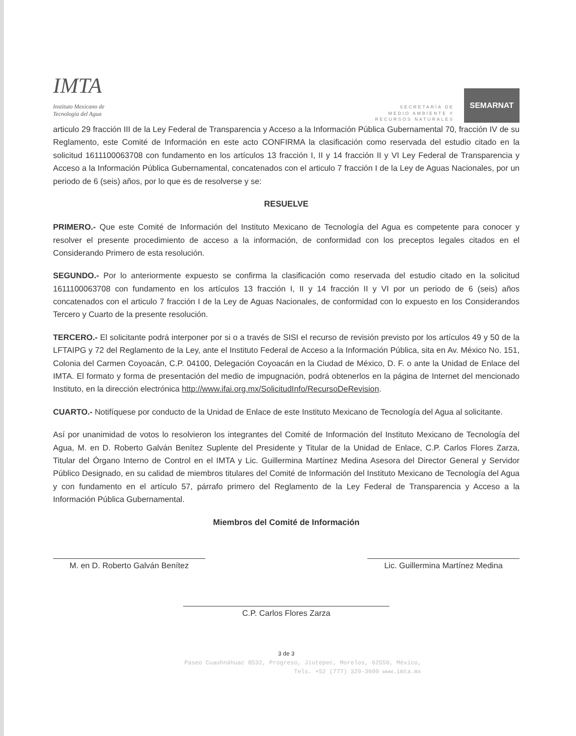IMTA
Instituto Mexicano de
Tecnología del Agua
SECRETARÍA DE
MEDIO AMBIENTE Y
RECURSOS NATURALES
SEMARNAT
articulo 29 fracción III de la Ley Federal de Transparencia y Acceso a la Información Pública Gubernamental 70, fracción IV de su Reglamento, este Comité de Información en este acto CONFIRMA la clasificación como reservada del estudio citado en la solicitud 1611100063708 con fundamento en los artículos 13 fracción I, II y 14 fracción II y VI Ley Federal de Transparencia y Acceso a la Información Pública Gubernamental, concatenados con el articulo 7 fracción I de la Ley de Aguas Nacionales, por un periodo de 6 (seis) años, por lo que es de resolverse y se:
RESUELVE
PRIMERO.- Que este Comité de Información del Instituto Mexicano de Tecnología del Agua es competente para conocer y resolver el presente procedimiento de acceso a la información, de conformidad con los preceptos legales citados en el Considerando Primero de esta resolución.
SEGUNDO.- Por lo anteriormente expuesto se confirma la clasificación como reservada del estudio citado en la solicitud 1611100063708 con fundamento en los artículos 13 fracción I, II y 14 fracción II y VI por un periodo de 6 (seis) años concatenados con el articulo 7 fracción I de la Ley de Aguas Nacionales, de conformidad con lo expuesto en los Considerandos Tercero y Cuarto de la presente resolución.
TERCERO.- El solicitante podrá interponer por si o a través de SISI el recurso de revisión previsto por los artículos 49 y 50 de la LFTAIPG y 72 del Reglamento de la Ley, ante el Instituto Federal de Acceso a la Información Pública, sita en Av. México No. 151, Colonia del Carmen Coyoacán, C.P. 04100, Delegación Coyoacán en la Ciudad de México, D. F. o ante la Unidad de Enlace del IMTA. El formato y forma de presentación del medio de impugnación, podrá obtenerlos en la página de Internet del mencionado Instituto, en la dirección electrónica http://www.ifai.org.mx/SolicitudInfo/RecursoDeRevision.
CUARTO.- Notifíquese por conducto de la Unidad de Enlace de este Instituto Mexicano de Tecnología del Agua al solicitante.
Así por unanimidad de votos lo resolvieron los integrantes del Comité de Información del Instituto Mexicano de Tecnología del Agua, M. en D. Roberto Galván Benítez Suplente del Presidente y Titular de la Unidad de Enlace, C.P. Carlos Flores Zarza, Titular del Órgano Interno de Control en el IMTA y Lic. Guillermina Martínez Medina Asesora del Director General y Servidor Público Designado, en su calidad de miembros titulares del Comité de Información del Instituto Mexicano de Tecnología del Agua y con fundamento en el artículo 57, párrafo primero del Reglamento de la Ley Federal de Transparencia y Acceso a la Información Pública Gubernamental.
Miembros del Comité de Información
M. en D. Roberto Galván Benítez Lic. Guillermina Martínez Medina
C.P. Carlos Flores Zarza
3 de 3
Paseo Cuauhnáhuac 8532, Progreso, Jiutepec, Morelos, 62550, México,
Tels. +52 (777) 329-3600 www.imta.mx